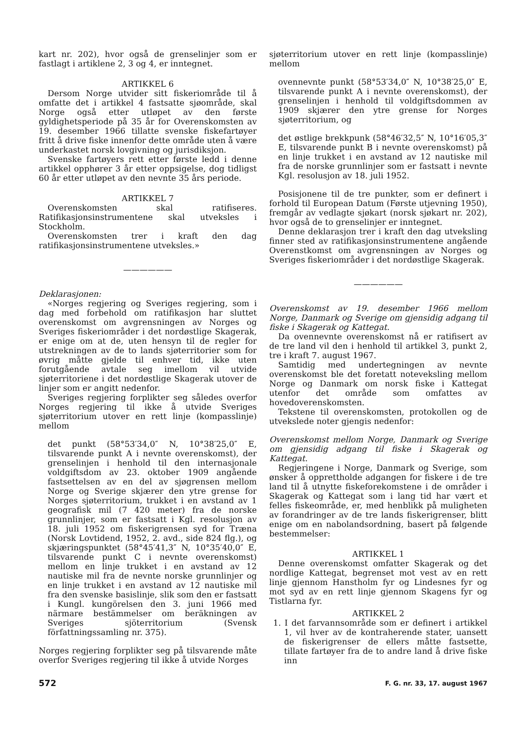kart nr. 202), hvor også de grenselinjer som er fastlagt i artiklene 2, 3 og 4, er inntegnet.
ARTIKKEL 6
Dersom Norge utvider sitt fiskeriområde til å omfatte det i artikkel 4 fastsatte sjøområde, skal Norge også etter utløpet av den første gyldighetsperiode på 35 år for Overenskomsten av 19. desember 1966 tillatte svenske fiskefartøyer fritt å drive fiske innenfor dette område uten å være underkastet norsk lovgivning og jurisdiksjon.
Svenske fartøyers rett etter første ledd i denne artikkel opphører 3 år etter oppsigelse, dog tidligst 60 år etter utløpet av den nevnte 35 års periode.
ARTIKKEL 7
Overenskomsten skal ratifiseres. Ratifikasjonsinstrumentene skal utveksles i Stockholm.
Overenskomsten trer i kraft den dag ratifikasjonsinstrumentene utveksles.»
——————
Deklarasjonen:
«Norges regjering og Sveriges regjering, som i dag med forbehold om ratifikasjon har sluttet overenskomst om avgrensningen av Norges og Sveriges fiskeriområder i det nordøstlige Skagerak, er enige om at de, uten hensyn til de regler for utstrekningen av de to lands sjøterritorier som for øvrig måtte gjelde til enhver tid, ikke uten forutgående avtale seg imellom vil utvide sjøterritoriene i det nordøstlige Skagerak utover de linjer som er angitt nedenfor.
Sveriges regjering forplikter seg således overfor Norges regjering til ikke å utvide Sveriges sjøterritorium utover en rett linje (kompasslinje) mellom
det punkt (58°53′34,0″ N, 10°38′25,0″ E, tilsvarende punkt A i nevnte overenskomst), der grenselinjen i henhold til den internasjonale voldgiftsdom av 23. oktober 1909 angående fastsettelsen av en del av sjøgrensen mellom Norge og Sverige skjærer den ytre grense for Norges sjøterritorium, trukket i en avstand av 1 geografisk mil (7 420 meter) fra de norske grunnlinjer, som er fastsatt i Kgl. resolusjon av 18. juli 1952 om fiskerigrensen syd for Træna (Norsk Lovtidend, 1952, 2. avd., side 824 flg.), og skjæringspunktet (58°45′41,3″ N, 10°35′40,0″ E, tilsvarende punkt C i nevnte overenskomst) mellom en linje trukket i en avstand av 12 nautiske mil fra de nevnte norske grunnlinjer og en linje trukket i en avstand av 12 nautiske mil fra den svenske basislinje, slik som den er fastsatt i Kungl. kungörelsen den 3. juni 1966 med närmare bestämmelser om beräkningen av Sveriges sjöterritorium (Svensk författningssamling nr. 375).
Norges regjering forplikter seg på tilsvarende måte overfor Sveriges regjering til ikke å utvide Norges
sjøterritorium utover en rett linje (kompasslinje) mellom
ovennevnte punkt (58°53′34,0″ N, 10°38′25,0″ E, tilsvarende punkt A i nevnte overenskomst), der grenselinjen i henhold til voldgiftsdommen av 1909 skjærer den ytre grense for Norges sjøterritorium, og
det østlige brekkpunk (58°46′32,5″ N, 10°16′05,3″ E, tilsvarende punkt B i nevnte overenskomst) på en linje trukket i en avstand av 12 nautiske mil fra de norske grunnlinjer som er fastsatt i nevnte Kgl. resolusjon av 18. juli 1952.
Posisjonene til de tre punkter, som er definert i forhold til European Datum (Første utjevning 1950), fremgår av vedlagte sjøkart (norsk sjøkart nr. 202), hvor også de to grenselinjer er inntegnet.
Denne deklarasjon trer i kraft den dag utveksling finner sted av ratifikasjonsinstrumentene angående Overenstkomst om avgrensningen av Norges og Sveriges fiskeriområder i det nordøstlige Skagerak.
——————
Overenskomst av 19. desember 1966 mellom Norge, Danmark og Sverige om gjensidig adgang til fiske i Skagerak og Kattegat.
Da ovennevnte overenskomst nå er ratifisert av de tre land vil den i henhold til artikkel 3, punkt 2, tre i kraft 7. august 1967.
Samtidig med undertegningen av nevnte overenskomst ble det foretatt noteveksling mellom Norge og Danmark om norsk fiske i Kattegat utenfor det område som omfattes av hovedoverenskomsten.
Tekstene til overenskomsten, protokollen og de utvekslede noter gjengis nedenfor:
Overenskomst mellom Norge, Danmark og Sverige om gjensidig adgang til fiske i Skagerak og Kattegat.
Regjeringene i Norge, Danmark og Sverige, som ønsker å opprettholde adgangen for fiskere i de tre land til å utnytte fiskeforekomstene i de områder i Skagerak og Kattegat som i lang tid har vært et felles fiskeområde, er, med henblikk på muligheten av forandringer av de tre lands fiskerigrenser, blitt enige om en nabolandsordning, basert på følgende bestemmelser:
ARTIKKEL 1
Denne overenskomst omfatter Skagerak og det nordlige Kattegat, begrenset mot vest av en rett linje gjennom Hanstholm fyr og Lindesnes fyr og mot syd av en rett linje gjennom Skagens fyr og Tistlarna fyr.
ARTIKKEL 2
1. I det farvannsområde som er definert i artikkel 1, vil hver av de kontraherende stater, uansett de fiskerigrenser de ellers måtte fastsette, tillate fartøyer fra de to andre land å drive fiske inn
572 F. G. nr. 33, 17. august 1967